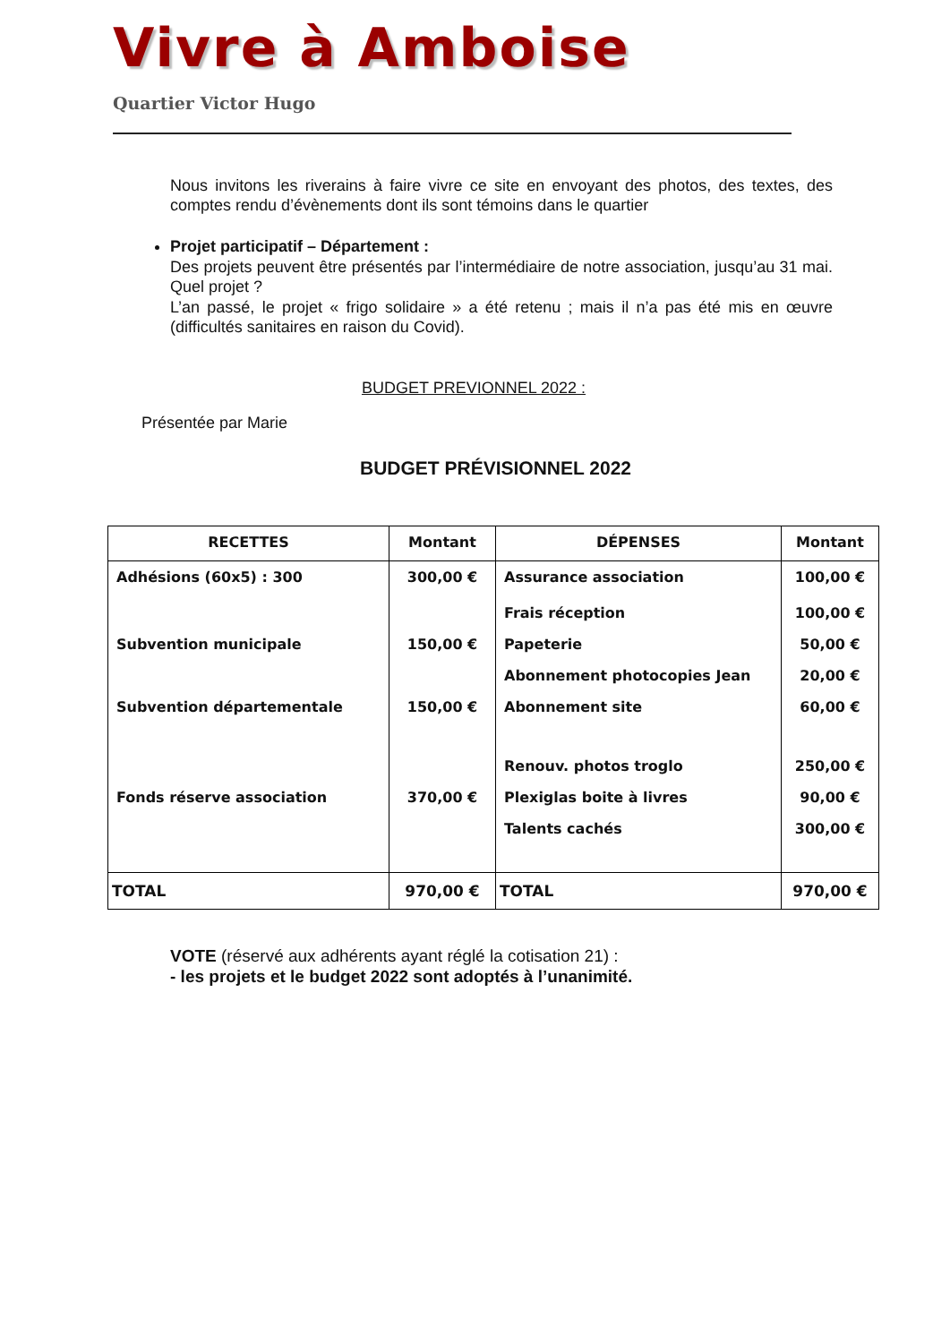Vivre à Amboise
Quartier Victor Hugo
Nous invitons les riverains à faire vivre ce site en envoyant des photos, des textes, des comptes rendu d’évènements dont ils sont témoins dans le quartier
Projet participatif – Département :
Des projets peuvent être présentés par l’intermédiaire de notre association, jusqu’au 31 mai. Quel projet ?
L’an passé, le projet « frigo solidaire » a été retenu ; mais il n’a pas été mis en œuvre (difficultés sanitaires en raison du Covid).
BUDGET PREVIONNEL 2022 :
Présentée par Marie
BUDGET PRÉVISIONNEL 2022
| RECETTES | Montant | DÉPENSES | Montant |
| --- | --- | --- | --- |
| Adhésions (60x5) : 300 | 300,00 € | Assurance association | 100,00 € |
| | | Frais réception | 100,00 € |
| Subvention municipale | 150,00 € | Papeterie | 50,00 € |
| | | Abonnement photocopies Jean | 20,00 € |
| Subvention départementale | 150,00 € | Abonnement site | 60,00 € |
| | | Renouv. photos troglo | 250,00 € |
| Fonds réserve association | 370,00 € | Plexiglas boite à livres | 90,00 € |
| | | Talents cachés | 300,00 € |
| TOTAL | 970,00 € | TOTAL | 970,00 € |
VOTE (réservé aux adhérents ayant réglé la cotisation 21) :
- les projets et le budget 2022 sont adoptés à l’unanimité.